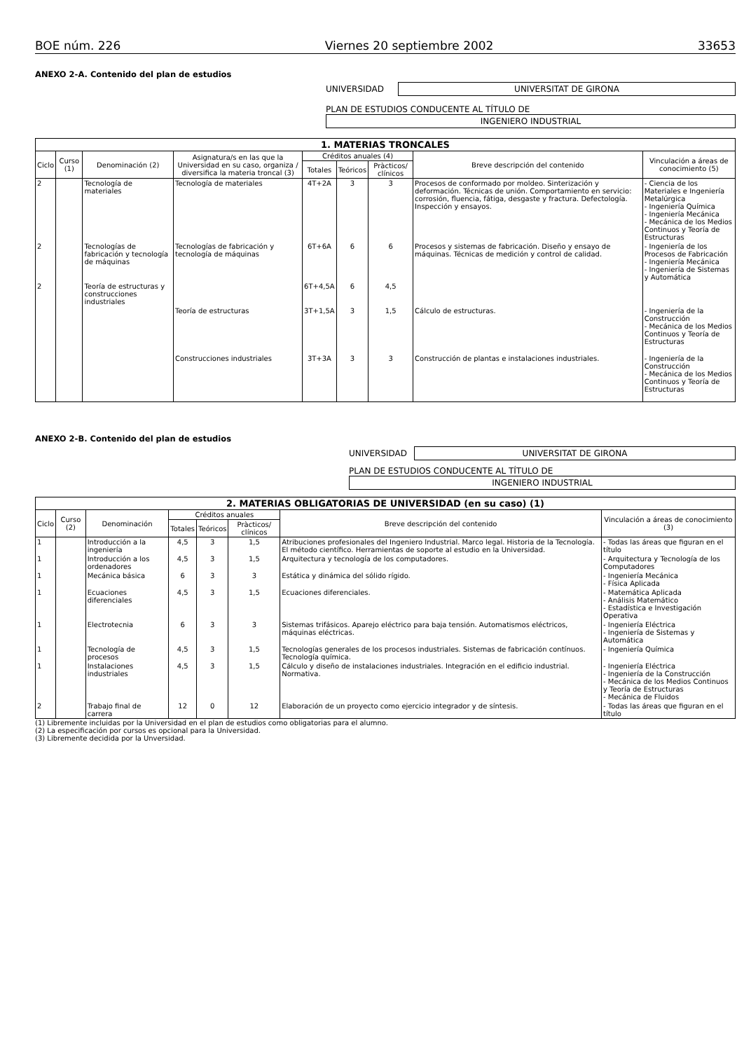BOE núm. 226 Viernes 20 septiembre 2002 33653
ANEXO 2-A. Contenido del plan de estudios
UNIVERSIDAD UNIVERSITAT DE GIRONA
PLAN DE ESTUDIOS CONDUCENTE AL TÍTULO DE
INGENIERO INDUSTRIAL
| 1. MATERIAS TRONCALES | | | | | | | | |
| --- | --- | --- | --- | --- | --- | --- | --- | --- |
| Ciclo | Curso (1) | Denominación (2) | Asignatura/s en las que la Universidad en su caso, organiza / diversifica la materia troncal (3) | Créditos anuales (4) | | | Breve descripción del contenido | Vinculación a áreas de conocimiento (5) |
| | | | | Totales | Teóricos | Pràcticos/ clínicos | | |
| 2 | | Tecnología de materiales | Tecnología de materiales | 4T+2A | 3 | 3 | Procesos de conformado por moldeo. Sinterización y deformación. Técnicas de unión. Comportamiento en servicio: corrosión, fluencia, fátiga, desgaste y fractura. Defectología. Inspección y ensayos. | - Ciencia de los Materiales e Ingeniería Metalúrgica - Ingeniería Química - Ingeniería Mecánica - Mecánica de los Medios Continuos y Teoría de Estructuras |
| 2 | | Tecnologías de fabricación y tecnología de máquinas | Tecnologías de fabricación y tecnología de máquinas | 6T+6A | 6 | 6 | Procesos y sistemas de fabricación. Diseño y ensayo de máquinas. Técnicas de medición y control de calidad. | - Ingeniería de los Procesos de Fabricación - Ingeniería Mecánica - Ingeniería de Sistemas y Automática |
| 2 | | Teoría de estructuras y construcciones industriales | | 6T+4,5A | 6 | 4,5 | | |
| | | | Teoría de estructuras | 3T+1,5A | 3 | 1,5 | Cálculo de estructuras. | - Ingeniería de la Construcción - Mecánica de los Medios Continuos y Teoría de Estructuras |
| | | | Construcciones industriales | 3T+3A | 3 | 3 | Construcción de plantas e instalaciones industriales. | - Ingeniería de la Construcción - Mecánica de los Medios Continuos y Teoría de Estructuras |
ANEXO 2-B. Contenido del plan de estudios
UNIVERSIDAD UNIVERSITAT DE GIRONA
PLAN DE ESTUDIOS CONDUCENTE AL TÍTULO DE
INGENIERO INDUSTRIAL
| 2. MATERIAS OBLIGATORIAS DE UNIVERSIDAD (en su caso) (1) | | | | | | | |
| --- | --- | --- | --- | --- | --- | --- | --- |
| Ciclo | Curso (2) | Denominación | Créditos anuales | | | Breve descripción del contenido | Vinculación a áreas de conocimiento (3) |
| | | | Totales | Teóricos | Pràcticos/ clínicos | | |
| 1 | | Introducción a la ingeniería | 4,5 | 3 | 1,5 | Atribuciones profesionales del Ingeniero Industrial. Marco legal. Historia de la Tecnología. El método científico. Herramientas de soporte al estudio en la Universidad. | - Todas las áreas que figuran en el título |
| 1 | | Introducción a los ordenadores | 4,5 | 3 | 1,5 | Arquitectura y tecnología de los computadores. | - Arquitectura y Tecnología de los Computadores |
| 1 | | Mecánica básica | 6 | 3 | 3 | Estática y dinámica del sólido rígido. | - Ingeniería Mecánica - Física Aplicada |
| 1 | | Ecuaciones diferenciales | 4,5 | 3 | 1,5 | Ecuaciones diferenciales. | - Matemática Aplicada - Análisis Matemático - Estadística e Investigación Operativa |
| 1 | | Electrotecnia | 6 | 3 | 3 | Sistemas trifásicos. Aparejo eléctrico para baja tensión. Automatismos eléctricos, máquinas eléctricas. | - Ingeniería Eléctrica - Ingeniería de Sistemas y Automática |
| 1 | | Tecnología de procesos | 4,5 | 3 | 1,5 | Tecnologías generales de los procesos industriales. Sistemas de fabricación contínuos. Tecnología química. | - Ingeniería Química |
| 1 | | Instalaciones industriales | 4,5 | 3 | 1,5 | Cálculo y diseño de instalaciones industriales. Integración en el edificio industrial. Normativa. | - Ingeniería Eléctrica - Ingeniería de la Construcción - Mecánica de los Medios Continuos y Teoría de Estructuras - Mecánica de Fluidos |
| 2 | | Trabajo final de carrera | 12 | 0 | 12 | Elaboración de un proyecto como ejercicio integrador y de síntesis. | - Todas las áreas que figuran en el título |
(1) Libremente incluidas por la Universidad en el plan de estudios como obligatorias para el alumno.
(2) La especificación por cursos es opcional para la Universidad.
(3) Libremente decidida por la Unversidad.